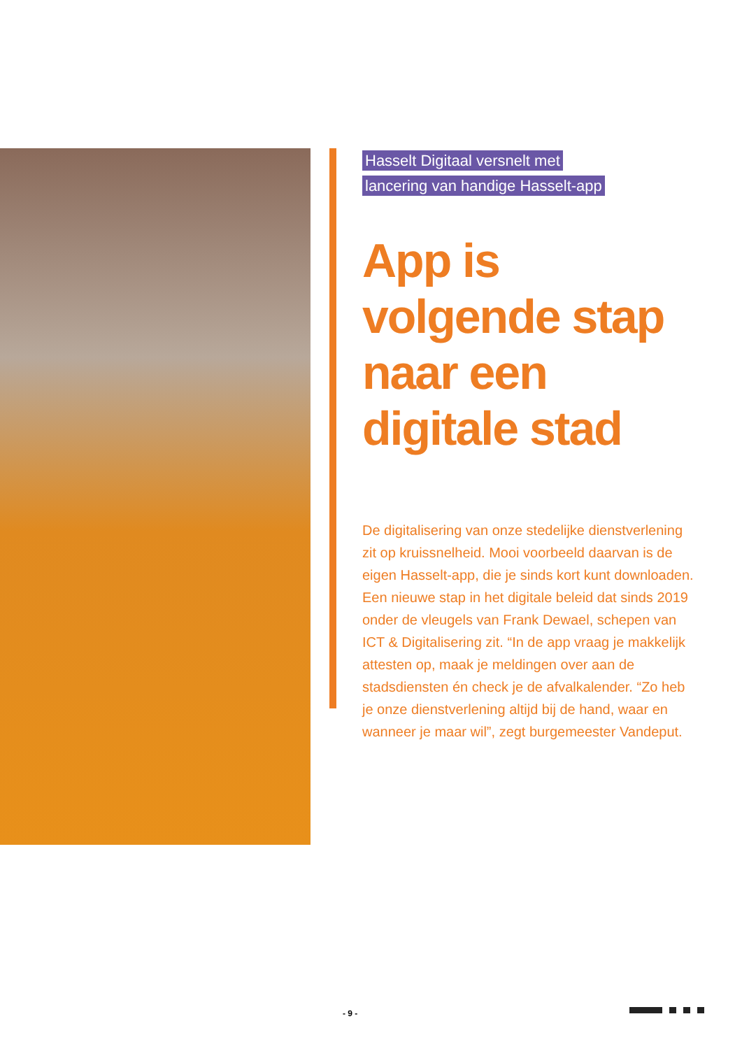Hasselt Digitaal versnelt met
lancering van handige Hasselt-app
App is volgende stap naar een digitale stad
De digitalisering van onze stedelijke dienstverlening zit op kruissnelheid. Mooi voorbeeld daarvan is de eigen Hasselt-app, die je sinds kort kunt downloaden. Een nieuwe stap in het digitale beleid dat sinds 2019 onder de vleugels van Frank Dewael, schepen van ICT & Digitalisering zit. “In de app vraag je makkelijk attesten op, maak je meldingen over aan de stadsdiensten én check je de afvalkalender. “Zo heb je onze dienstverlening altijd bij de hand, waar en wanneer je maar wil”, zegt burgemeester Vandeput.
- 9 -